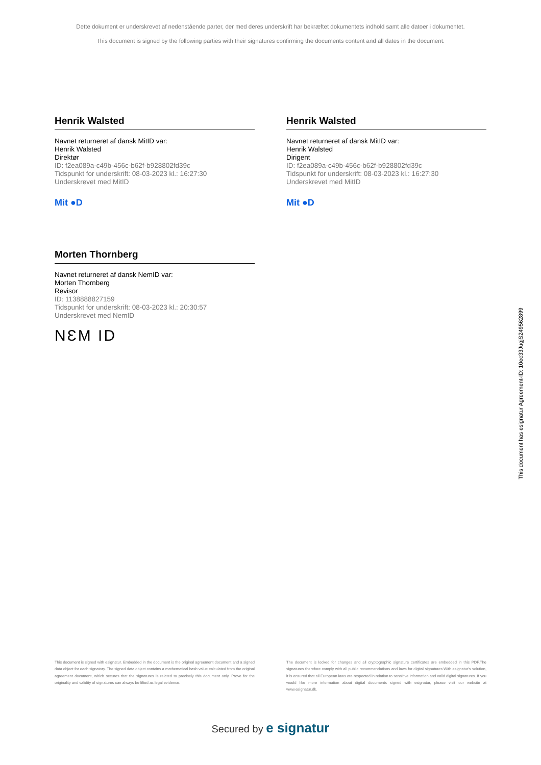Dette dokument er underskrevet af nedenstående parter, der med deres underskrift har bekræftet dokumentets indhold samt alle datoer i dokumentet.
This document is signed by the following parties with their signatures confirming the documents content and all dates in the document.
Henrik Walsted
Navnet returneret af dansk MitID var:
Henrik Walsted
Direktør
ID: f2ea089a-c49b-456c-b62f-b928802fd39c
Tidspunkt for underskrift: 08-03-2023 kl.: 16:27:30
Underskrevet med MitID
Mit ●D
Henrik Walsted
Navnet returneret af dansk MitID var:
Henrik Walsted
Dirigent
ID: f2ea089a-c49b-456c-b62f-b928802fd39c
Tidspunkt for underskrift: 08-03-2023 kl.: 16:27:30
Underskrevet med MitID
Mit ●D
Morten Thornberg
Navnet returneret af dansk NemID var:
Morten Thornberg
Revisor
ID: 1138888827159
Tidspunkt for underskrift: 08-03-2023 kl.: 20:30:57
Underskrevet med NemID
NƐM ID
This document is signed with esignatur. Embedded in the document is the original agreement document and a signed data object for each signatory. The signed data object contains a mathematical hash value calculated from the original agreement document, which secures that the signatures is related to precisely this document only. Prove for the originality and validity of signatures can always be lifted as legal evidence.
The document is locked for changes and all cryptographic signature certificates are embedded in this PDF.The signatures therefore comply with all public recommendations and laws for digital signatures.With esignatur's solution, it is ensured that all European laws are respected in relation to sensitive information and valid digital signatures. If you would like more information about digital documents signed with esignatur, please visit our website at www.esignatur.dk.
Secured by e signatur
This document has esignatur Agreement-ID: 10ec33JugjS249562899